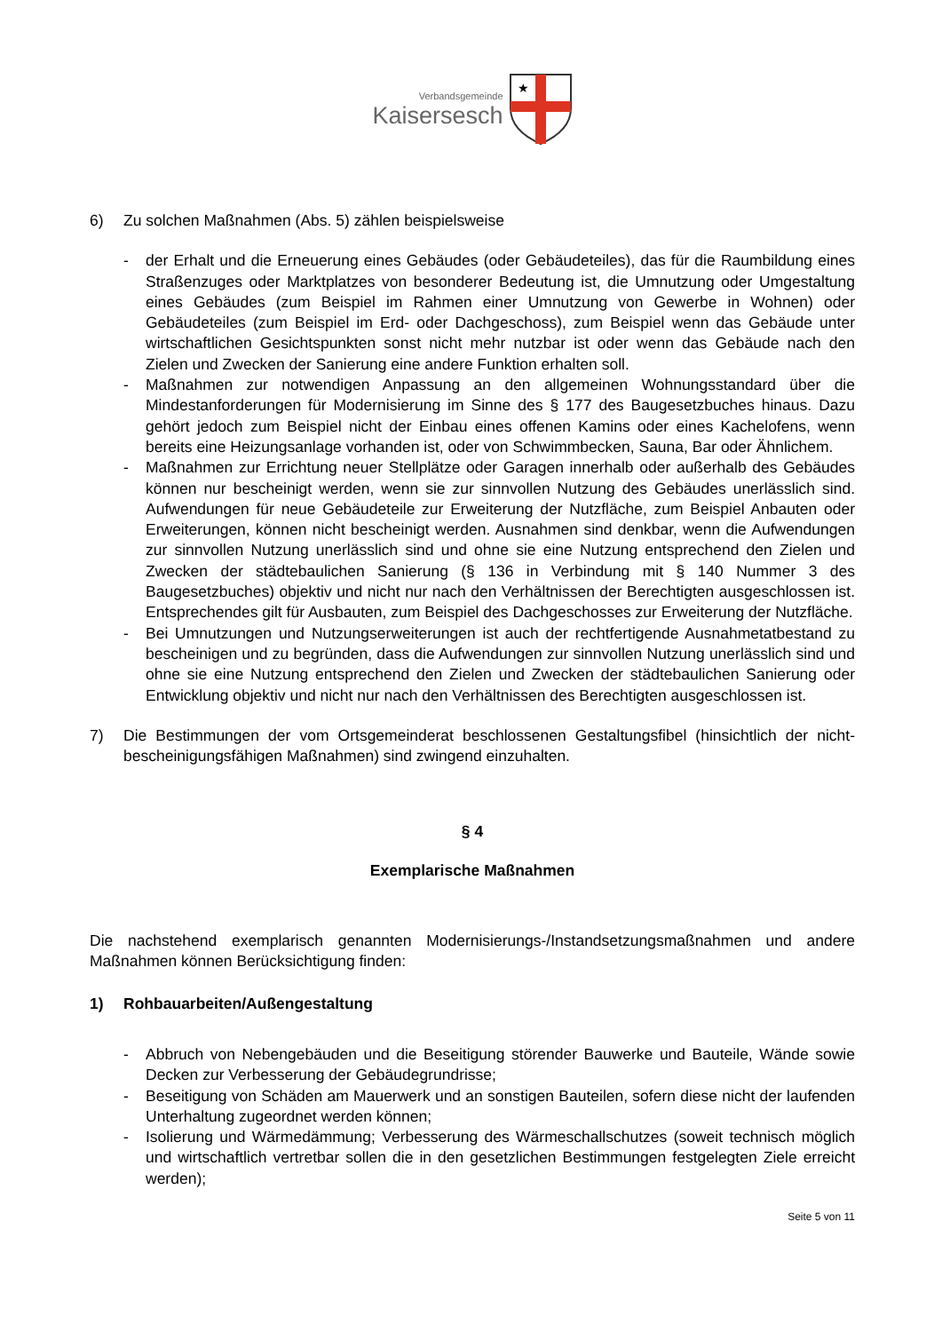Verbandsgemeinde
Kaisersesch
★
6) Zu solchen Maßnahmen (Abs. 5) zählen beispielsweise
- der Erhalt und die Erneuerung eines Gebäudes (oder Gebäudeteiles), das für die Raumbildung eines Straßenzuges oder Marktplatzes von besonderer Bedeutung ist, die Umnutzung oder Umgestaltung eines Gebäudes (zum Beispiel im Rahmen einer Umnutzung von Gewerbe in Wohnen) oder Gebäudeteiles (zum Beispiel im Erd- oder Dachgeschoss), zum Beispiel wenn das Gebäude unter wirtschaftlichen Gesichtspunkten sonst nicht mehr nutzbar ist oder wenn das Gebäude nach den Zielen und Zwecken der Sanierung eine andere Funktion erhalten soll.
- Maßnahmen zur notwendigen Anpassung an den allgemeinen Wohnungsstandard über die Mindestanforderungen für Modernisierung im Sinne des § 177 des Baugesetzbuches hinaus. Dazu gehört jedoch zum Beispiel nicht der Einbau eines offenen Kamins oder eines Kachelofens, wenn bereits eine Heizungsanlage vorhanden ist, oder von Schwimmbecken, Sauna, Bar oder Ähnlichem.
- Maßnahmen zur Errichtung neuer Stellplätze oder Garagen innerhalb oder außerhalb des Gebäudes können nur bescheinigt werden, wenn sie zur sinnvollen Nutzung des Gebäudes unerlässlich sind. Aufwendungen für neue Gebäudeteile zur Erweiterung der Nutzfläche, zum Beispiel Anbauten oder Erweiterungen, können nicht bescheinigt werden. Ausnahmen sind denkbar, wenn die Aufwendungen zur sinnvollen Nutzung unerlässlich sind und ohne sie eine Nutzung entsprechend den Zielen und Zwecken der städtebaulichen Sanierung (§ 136 in Verbindung mit § 140 Nummer 3 des Baugesetzbuches) objektiv und nicht nur nach den Verhältnissen der Berechtigten ausgeschlossen ist. Entsprechendes gilt für Ausbauten, zum Beispiel des Dachgeschosses zur Erweiterung der Nutzfläche.
- Bei Umnutzungen und Nutzungserweiterungen ist auch der rechtfertigende Ausnahmetatbestand zu bescheinigen und zu begründen, dass die Aufwendungen zur sinnvollen Nutzung unerlässlich sind und ohne sie eine Nutzung entsprechend den Zielen und Zwecken der städtebaulichen Sanierung oder Entwicklung objektiv und nicht nur nach den Verhältnissen des Berechtigten ausgeschlossen ist.
7) Die Bestimmungen der vom Ortsgemeinderat beschlossenen Gestaltungsfibel (hinsichtlich der nicht-bescheinigungsfähigen Maßnahmen) sind zwingend einzuhalten.
§ 4
Exemplarische Maßnahmen
Die nachstehend exemplarisch genannten Modernisierungs-/Instandsetzungsmaßnahmen und andere Maßnahmen können Berücksichtigung finden:
1) Rohbauarbeiten/Außengestaltung
- Abbruch von Nebengebäuden und die Beseitigung störender Bauwerke und Bauteile, Wände sowie Decken zur Verbesserung der Gebäudegrundrisse;
- Beseitigung von Schäden am Mauerwerk und an sonstigen Bauteilen, sofern diese nicht der laufenden Unterhaltung zugeordnet werden können;
- Isolierung und Wärmedämmung; Verbesserung des Wärmeschallschutzes (soweit technisch möglich und wirtschaftlich vertretbar sollen die in den gesetzlichen Bestimmungen festgelegten Ziele erreicht werden);
Seite 5 von 11